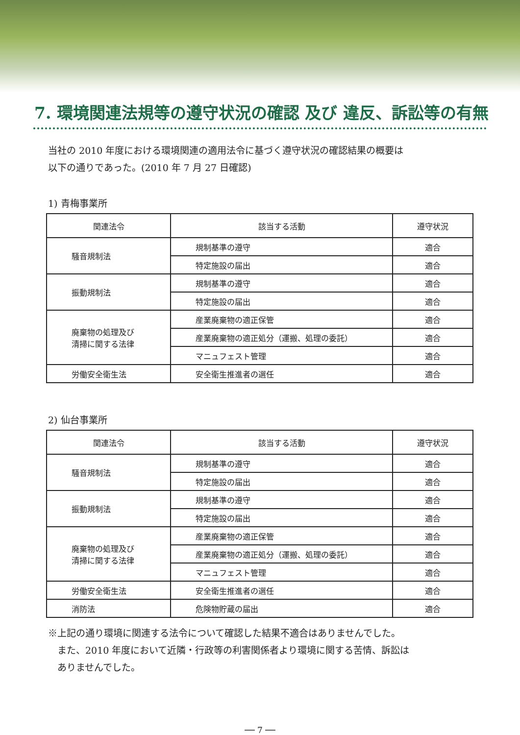7. 環境関連法規等の遵守状況の確認 及び 違反、訴訟等の有無
当社の 2010 年度における環境関連の適用法令に基づく遵守状況の確認結果の概要は
以下の通りであった。(2010 年 7 月 27 日確認)
1) 青梅事業所
| 関連法令 | 該当する活動 | 遵守状況 |
| --- | --- | --- |
| 騒音規制法 | 規制基準の遵守 | 適合 |
| | 特定施設の届出 | 適合 |
| 振動規制法 | 規制基準の遵守 | 適合 |
| | 特定施設の届出 | 適合 |
| 廃棄物の処理及び 清掃に関する法律 | 産業廃棄物の適正保管 | 適合 |
| | 産業廃棄物の適正処分（運搬、処理の委託） | 適合 |
| | マニュフェスト管理 | 適合 |
| 労働安全衛生法 | 安全衛生推進者の選任 | 適合 |
2) 仙台事業所
| 関連法令 | 該当する活動 | 遵守状況 |
| --- | --- | --- |
| 騒音規制法 | 規制基準の遵守 | 適合 |
| | 特定施設の届出 | 適合 |
| 振動規制法 | 規制基準の遵守 | 適合 |
| | 特定施設の届出 | 適合 |
| 廃棄物の処理及び 清掃に関する法律 | 産業廃棄物の適正保管 | 適合 |
| | 産業廃棄物の適正処分（運搬、処理の委託） | 適合 |
| | マニュフェスト管理 | 適合 |
| 労働安全衛生法 | 安全衛生推進者の選任 | 適合 |
| 消防法 | 危険物貯蔵の届出 | 適合 |
※上記の通り環境に関連する法令について確認した結果不適合はありませんでした。
　また、2010 年度において近隣・行政等の利害関係者より環境に関する苦情、訴訟は
　ありませんでした。
── 7 ──